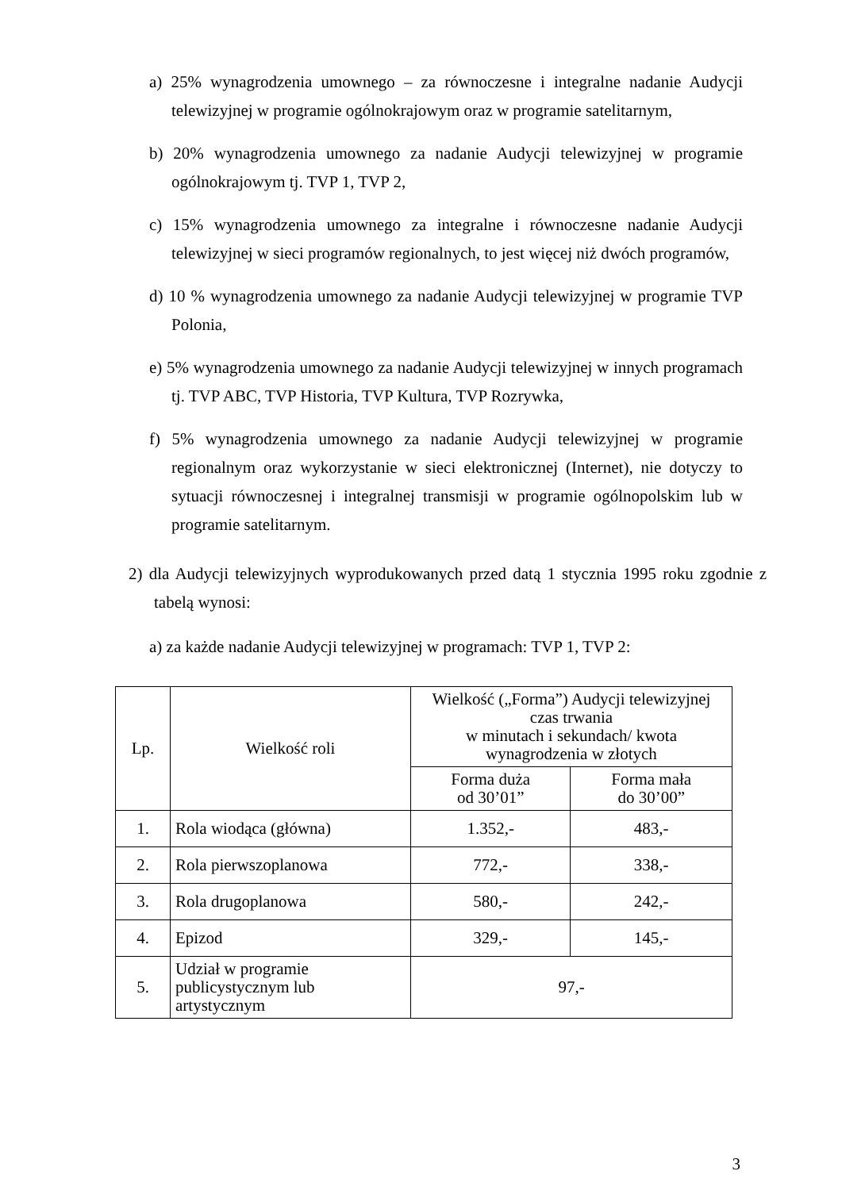a) 25% wynagrodzenia umownego – za równoczesne i integralne nadanie Audycji telewizyjnej w programie ogólnokrajowym oraz w programie satelitarnym,
b) 20% wynagrodzenia umownego za nadanie Audycji telewizyjnej w programie ogólnokrajowym tj. TVP 1, TVP 2,
c) 15% wynagrodzenia umownego za integralne i równoczesne nadanie Audycji telewizyjnej w sieci programów regionalnych, to jest więcej niż dwóch programów,
d) 10 % wynagrodzenia umownego za nadanie Audycji telewizyjnej w programie TVP Polonia,
e) 5% wynagrodzenia umownego za nadanie Audycji telewizyjnej w innych programach tj. TVP ABC, TVP Historia, TVP Kultura, TVP Rozrywka,
f) 5% wynagrodzenia umownego za nadanie Audycji telewizyjnej w programie regionalnym oraz wykorzystanie w sieci elektronicznej (Internet), nie dotyczy to sytuacji równoczesnej i integralnej transmisji w programie ogólnopolskim lub w programie satelitarnym.
2) dla Audycji telewizyjnych wyprodukowanych przed datą 1 stycznia 1995 roku zgodnie z tabelą wynosi:
a) za każde nadanie Audycji telewizyjnej w programach: TVP 1, TVP 2:
| Lp. | Wielkość roli | Wielkość („Forma”) Audycji telewizyjnej czas trwania w minutach i sekundach/ kwota wynagrodzenia w złotych | |
| --- | --- | --- | --- |
| | | Forma duża od 30’01” | Forma mała do 30’00” |
| 1. | Rola wiodąca (główna) | 1.352,- | 483,- |
| 2. | Rola pierwszoplanowa | 772,- | 338,- |
| 3. | Rola drugoplanowa | 580,- | 242,- |
| 4. | Epizod | 329,- | 145,- |
| 5. | Udział w programie publicystycznym lub artystycznym | 97,- | |
3